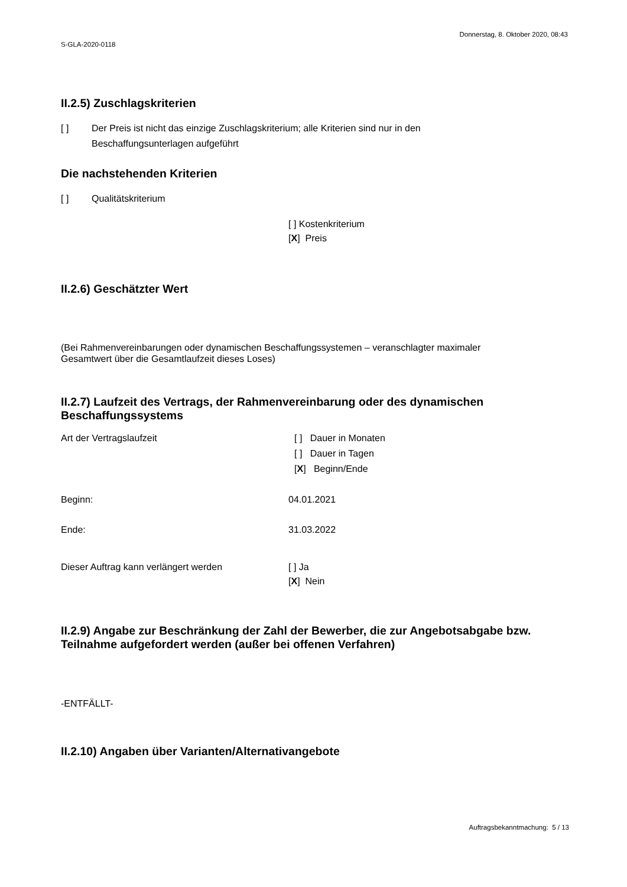S-GLA-2020-0118
Donnerstag, 8. Oktober 2020, 08:43
II.2.5) Zuschlagskriterien
[ ] Der Preis ist nicht das einzige Zuschlagskriterium; alle Kriterien sind nur in den
Beschaffungsunterlagen aufgeführt
Die nachstehenden Kriterien
[ ] Qualitätskriterium
[ ] Kostenkriterium
[X] Preis
II.2.6) Geschätzter Wert
(Bei Rahmenvereinbarungen oder dynamischen Beschaffungssystemen – veranschlagter maximaler
Gesamtwert über die Gesamtlaufzeit dieses Loses)
II.2.7) Laufzeit des Vertrags, der Rahmenvereinbarung oder des dynamischen Beschaffungssystems
Art der Vertragslaufzeit [ ] Dauer in Monaten
[ ] Dauer in Tagen
[X] Beginn/Ende
Beginn: 04.01.2021
Ende: 31.03.2022
Dieser Auftrag kann verlängert werden [ ] Ja
[X] Nein
II.2.9) Angabe zur Beschränkung der Zahl der Bewerber, die zur Angebotsabgabe bzw. Teilnahme aufgefordert werden (außer bei offenen Verfahren)
-ENTFÄLLT-
II.2.10) Angaben über Varianten/Alternativangebote
Auftragsbekanntmachung: 5 / 13